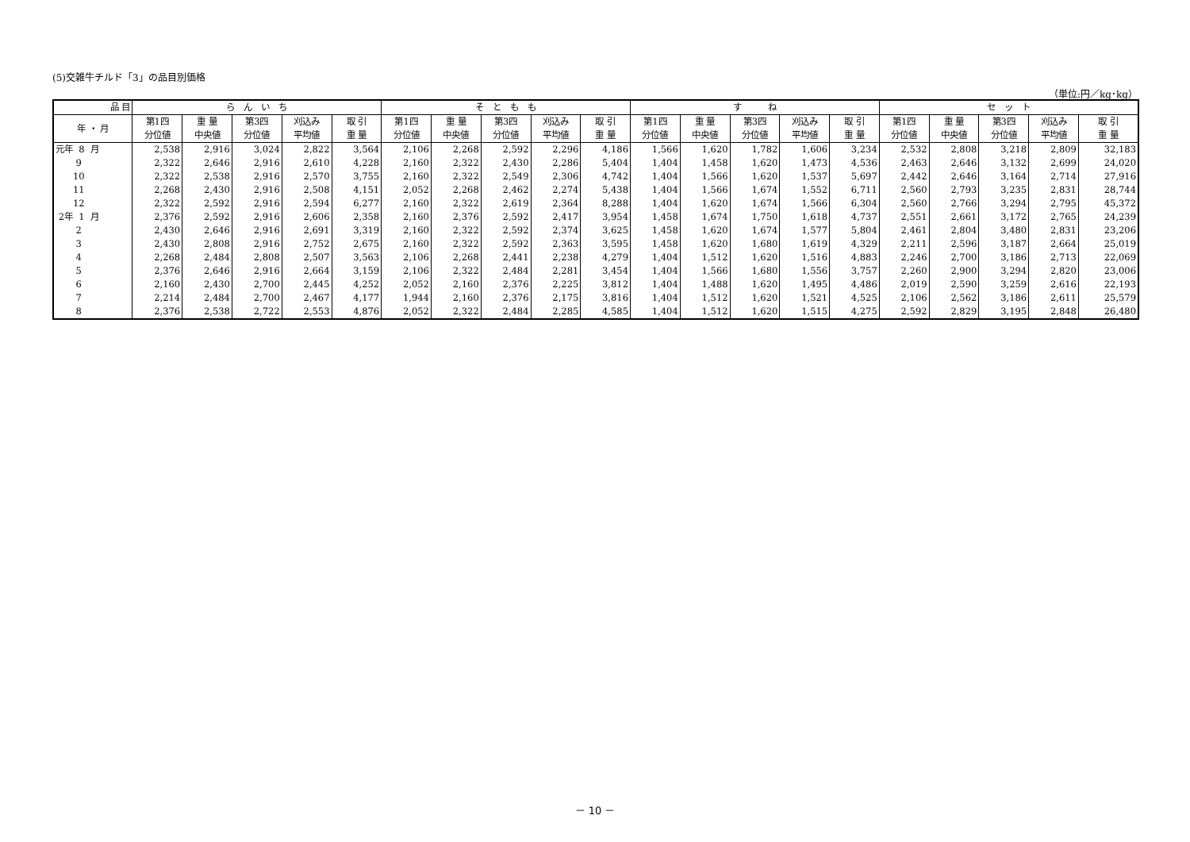(5)交雑牛チルド「3」の品目別価格
（単位:円／kg･kg）
| 品 目 | ら ん い ち | | | | | そ と も も | | | | | す ね | | | | | セ ッ ト | | | | |
| --- | --- | --- | --- | --- | --- | --- | --- | --- | --- | --- | --- | --- | --- | --- | --- | --- | --- | --- | --- | --- |
| 年 ・ 月 | 第1四 分位値 | 重 量 中央値 | 第3四 分位値 | 刈込み 平均値 | 取 引 重 量 | 第1四 分位値 | 重 量 中央値 | 第3四 分位値 | 刈込み 平均値 | 取 引 重 量 | 第1四 分位値 | 重 量 中央値 | 第3四 分位値 | 刈込み 平均値 | 取 引 重 量 | 第1四 分位値 | 重 量 中央値 | 第3四 分位値 | 刈込み 平均値 | 取 引 重 量 |
| 元年 8 月 | 2,538 | 2,916 | 3,024 | 2,822 | 3,564 | 2,106 | 2,268 | 2,592 | 2,296 | 4,186 | 1,566 | 1,620 | 1,782 | 1,606 | 3,234 | 2,532 | 2,808 | 3,218 | 2,809 | 32,183 |
| 9 | 2,322 | 2,646 | 2,916 | 2,610 | 4,228 | 2,160 | 2,322 | 2,430 | 2,286 | 5,404 | 1,404 | 1,458 | 1,620 | 1,473 | 4,536 | 2,463 | 2,646 | 3,132 | 2,699 | 24,020 |
| 10 | 2,322 | 2,538 | 2,916 | 2,570 | 3,755 | 2,160 | 2,322 | 2,549 | 2,306 | 4,742 | 1,404 | 1,566 | 1,620 | 1,537 | 5,697 | 2,442 | 2,646 | 3,164 | 2,714 | 27,916 |
| 11 | 2,268 | 2,430 | 2,916 | 2,508 | 4,151 | 2,052 | 2,268 | 2,462 | 2,274 | 5,438 | 1,404 | 1,566 | 1,674 | 1,552 | 6,711 | 2,560 | 2,793 | 3,235 | 2,831 | 28,744 |
| 12 | 2,322 | 2,592 | 2,916 | 2,594 | 6,277 | 2,160 | 2,322 | 2,619 | 2,364 | 8,288 | 1,404 | 1,620 | 1,674 | 1,566 | 6,304 | 2,560 | 2,766 | 3,294 | 2,795 | 45,372 |
| 2年 1 月 | 2,376 | 2,592 | 2,916 | 2,606 | 2,358 | 2,160 | 2,376 | 2,592 | 2,417 | 3,954 | 1,458 | 1,674 | 1,750 | 1,618 | 4,737 | 2,551 | 2,661 | 3,172 | 2,765 | 24,239 |
| 2 | 2,430 | 2,646 | 2,916 | 2,691 | 3,319 | 2,160 | 2,322 | 2,592 | 2,374 | 3,625 | 1,458 | 1,620 | 1,674 | 1,577 | 5,804 | 2,461 | 2,804 | 3,480 | 2,831 | 23,206 |
| 3 | 2,430 | 2,808 | 2,916 | 2,752 | 2,675 | 2,160 | 2,322 | 2,592 | 2,363 | 3,595 | 1,458 | 1,620 | 1,680 | 1,619 | 4,329 | 2,211 | 2,596 | 3,187 | 2,664 | 25,019 |
| 4 | 2,268 | 2,484 | 2,808 | 2,507 | 3,563 | 2,106 | 2,268 | 2,441 | 2,238 | 4,279 | 1,404 | 1,512 | 1,620 | 1,516 | 4,883 | 2,246 | 2,700 | 3,186 | 2,713 | 22,069 |
| 5 | 2,376 | 2,646 | 2,916 | 2,664 | 3,159 | 2,106 | 2,322 | 2,484 | 2,281 | 3,454 | 1,404 | 1,566 | 1,680 | 1,556 | 3,757 | 2,260 | 2,900 | 3,294 | 2,820 | 23,006 |
| 6 | 2,160 | 2,430 | 2,700 | 2,445 | 4,252 | 2,052 | 2,160 | 2,376 | 2,225 | 3,812 | 1,404 | 1,488 | 1,620 | 1,495 | 4,486 | 2,019 | 2,590 | 3,259 | 2,616 | 22,193 |
| 7 | 2,214 | 2,484 | 2,700 | 2,467 | 4,177 | 1,944 | 2,160 | 2,376 | 2,175 | 3,816 | 1,404 | 1,512 | 1,620 | 1,521 | 4,525 | 2,106 | 2,562 | 3,186 | 2,611 | 25,579 |
| 8 | 2,376 | 2,538 | 2,722 | 2,553 | 4,876 | 2,052 | 2,322 | 2,484 | 2,285 | 4,585 | 1,404 | 1,512 | 1,620 | 1,515 | 4,275 | 2,592 | 2,829 | 3,195 | 2,848 | 26,480 |
－ 10 －